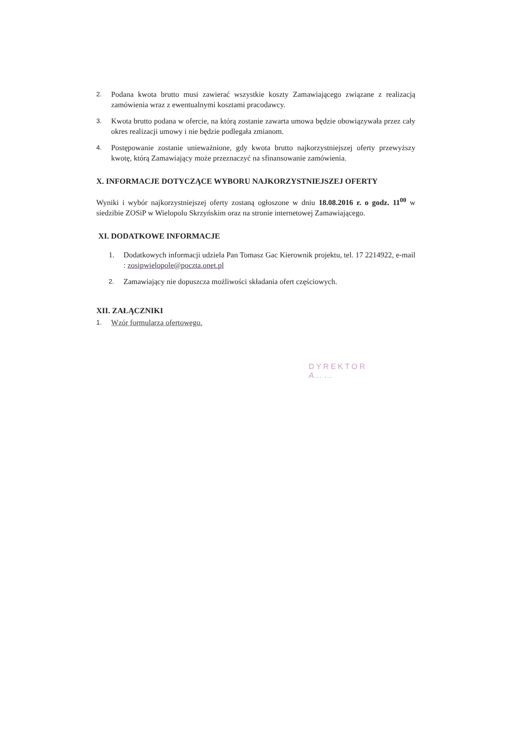2. Podana kwota brutto musi zawierać wszystkie koszty Zamawiającego związane z realizacją zamówienia wraz z ewentualnymi kosztami pracodawcy.
3. Kwota brutto podana w ofercie, na którą zostanie zawarta umowa będzie obowiązywała przez cały okres realizacji umowy i nie będzie podlegała zmianom.
4. Postępowanie zostanie unieważnione, gdy kwota brutto najkorzystniejszej oferty przewyższy kwotę, którą Zamawiający może przeznaczyć na sfinansowanie zamówienia.
X. INFORMACJE DOTYCZĄCE WYBORU NAJKORZYSTNIEJSZEJ OFERTY
Wyniki i wybór najkorzystniejszej oferty zostaną ogłoszone w dniu 18.08.2016 r. o godz. 11<sup>00</sup> w siedzibie ZOSiP w Wielopolu Skrzyńskim oraz na stronie internetowej Zamawiającego.
XI. DODATKOWE INFORMACJE
1. Dodatkowych informacji udziela Pan Tomasz Gac Kierownik projektu, tel. 17 2214922, e-mail : zosipwielopole@poczta.onet.pl
2. Zamawiający nie dopuszcza możliwości składania ofert częściowych.
XII. ZAŁĄCZNIKI
1. Wzór formularza ofertowego.
DYREKTOR
A... ...